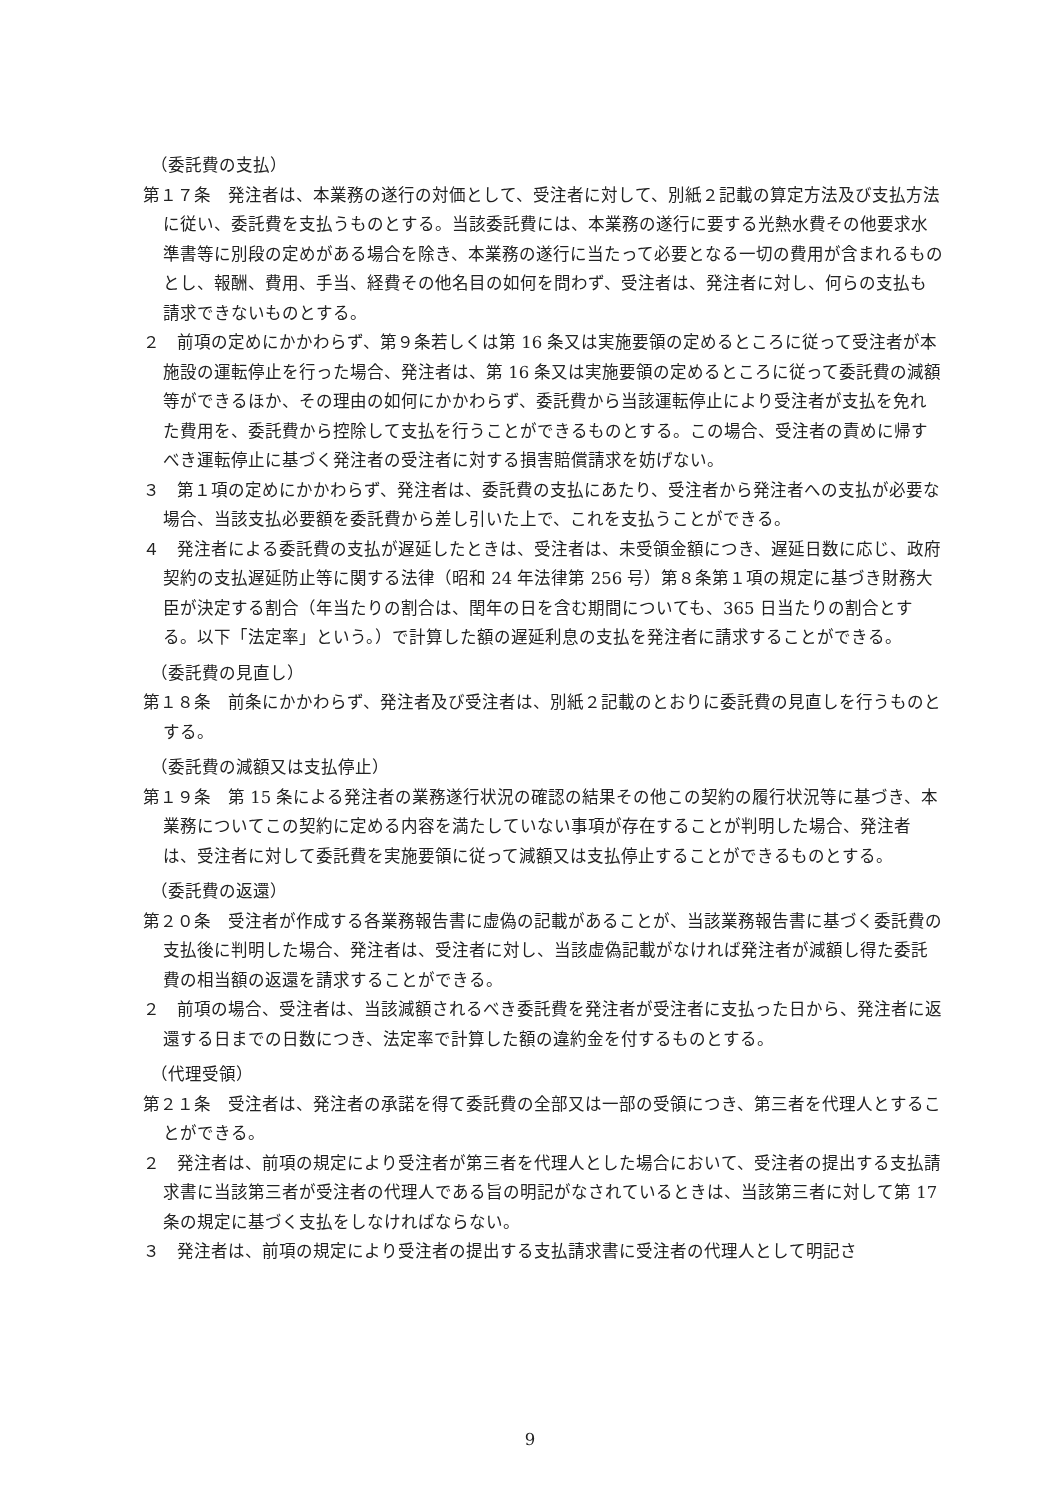（委託費の支払）
第１７条　発注者は、本業務の遂行の対価として、受注者に対して、別紙２記載の算定方法及び支払方法に従い、委託費を支払うものとする。当該委託費には、本業務の遂行に要する光熱水費その他要求水準書等に別段の定めがある場合を除き、本業務の遂行に当たって必要となる一切の費用が含まれるものとし、報酬、費用、手当、経費その他名目の如何を問わず、受注者は、発注者に対し、何らの支払も請求できないものとする。
２　前項の定めにかかわらず、第９条若しくは第 16 条又は実施要領の定めるところに従って受注者が本施設の運転停止を行った場合、発注者は、第 16 条又は実施要領の定めるところに従って委託費の減額等ができるほか、その理由の如何にかかわらず、委託費から当該運転停止により受注者が支払を免れた費用を、委託費から控除して支払を行うことができるものとする。この場合、受注者の責めに帰すべき運転停止に基づく発注者の受注者に対する損害賠償請求を妨げない。
３　第１項の定めにかかわらず、発注者は、委託費の支払にあたり、受注者から発注者への支払が必要な場合、当該支払必要額を委託費から差し引いた上で、これを支払うことができる。
４　発注者による委託費の支払が遅延したときは、受注者は、未受領金額につき、遅延日数に応じ、政府契約の支払遅延防止等に関する法律（昭和 24 年法律第 256 号）第８条第１項の規定に基づき財務大臣が決定する割合（年当たりの割合は、閏年の日を含む期間についても、365 日当たりの割合とする。以下「法定率」という。）で計算した額の遅延利息の支払を発注者に請求することができる。
（委託費の見直し）
第１８条　前条にかかわらず、発注者及び受注者は、別紙２記載のとおりに委託費の見直しを行うものとする。
（委託費の減額又は支払停止）
第１９条　第 15 条による発注者の業務遂行状況の確認の結果その他この契約の履行状況等に基づき、本業務についてこの契約に定める内容を満たしていない事項が存在することが判明した場合、発注者は、受注者に対して委託費を実施要領に従って減額又は支払停止することができるものとする。
（委託費の返還）
第２０条　受注者が作成する各業務報告書に虚偽の記載があることが、当該業務報告書に基づく委託費の支払後に判明した場合、発注者は、受注者に対し、当該虚偽記載がなければ発注者が減額し得た委託費の相当額の返還を請求することができる。
２　前項の場合、受注者は、当該減額されるべき委託費を発注者が受注者に支払った日から、発注者に返還する日までの日数につき、法定率で計算した額の違約金を付するものとする。
（代理受領）
第２１条　受注者は、発注者の承諾を得て委託費の全部又は一部の受領につき、第三者を代理人とすることができる。
２　発注者は、前項の規定により受注者が第三者を代理人とした場合において、受注者の提出する支払請求書に当該第三者が受注者の代理人である旨の明記がなされているときは、当該第三者に対して第 17 条の規定に基づく支払をしなければならない。
３　発注者は、前項の規定により受注者の提出する支払請求書に受注者の代理人として明記さ
9